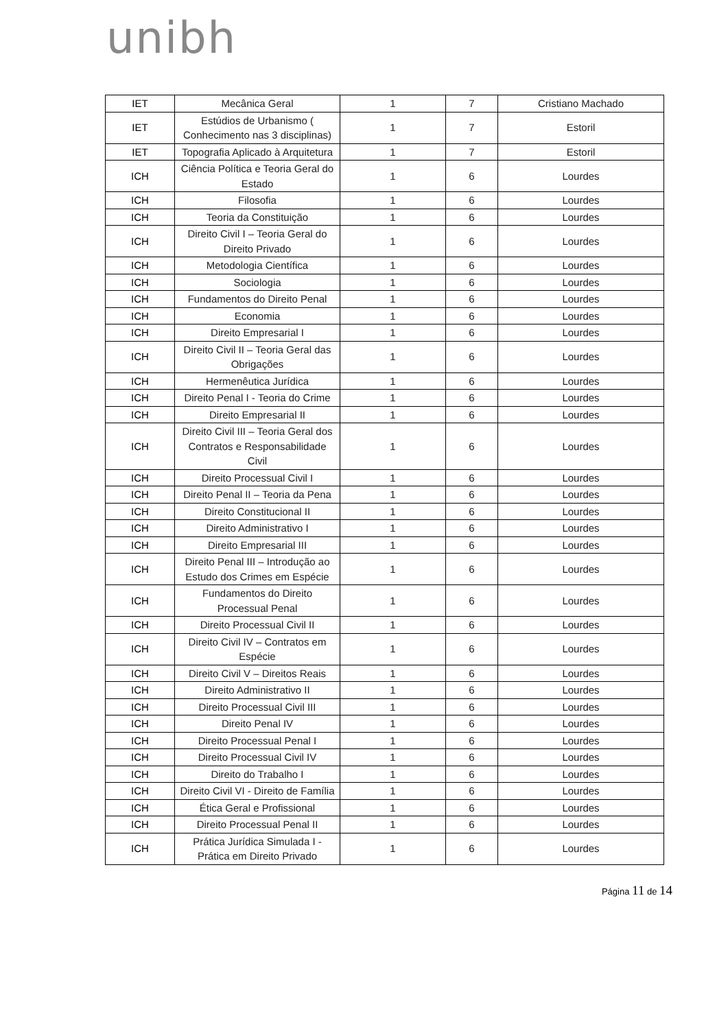unibh
| IET | Mecânica Geral | 1 | 7 | Cristiano Machado |
| IET | Estúdios de Urbanismo ( Conhecimento nas 3 disciplinas) | 1 | 7 | Estoril |
| IET | Topografia Aplicado à Arquitetura | 1 | 7 | Estoril |
| ICH | Ciência Política e Teoria Geral do Estado | 1 | 6 | Lourdes |
| ICH | Filosofia | 1 | 6 | Lourdes |
| ICH | Teoria da Constituição | 1 | 6 | Lourdes |
| ICH | Direito Civil I – Teoria Geral do Direito Privado | 1 | 6 | Lourdes |
| ICH | Metodologia Científica | 1 | 6 | Lourdes |
| ICH | Sociologia | 1 | 6 | Lourdes |
| ICH | Fundamentos do Direito Penal | 1 | 6 | Lourdes |
| ICH | Economia | 1 | 6 | Lourdes |
| ICH | Direito Empresarial I | 1 | 6 | Lourdes |
| ICH | Direito Civil II – Teoria Geral das Obrigações | 1 | 6 | Lourdes |
| ICH | Hermenêutica Jurídica | 1 | 6 | Lourdes |
| ICH | Direito Penal I - Teoria do Crime | 1 | 6 | Lourdes |
| ICH | Direito Empresarial II | 1 | 6 | Lourdes |
| ICH | Direito Civil III – Teoria Geral dos Contratos e Responsabilidade Civil | 1 | 6 | Lourdes |
| ICH | Direito Processual Civil I | 1 | 6 | Lourdes |
| ICH | Direito Penal II – Teoria da Pena | 1 | 6 | Lourdes |
| ICH | Direito Constitucional II | 1 | 6 | Lourdes |
| ICH | Direito Administrativo I | 1 | 6 | Lourdes |
| ICH | Direito Empresarial III | 1 | 6 | Lourdes |
| ICH | Direito Penal III – Introdução ao Estudo dos Crimes em Espécie | 1 | 6 | Lourdes |
| ICH | Fundamentos do Direito Processual Penal | 1 | 6 | Lourdes |
| ICH | Direito Processual Civil II | 1 | 6 | Lourdes |
| ICH | Direito Civil IV – Contratos em Espécie | 1 | 6 | Lourdes |
| ICH | Direito Civil V – Direitos Reais | 1 | 6 | Lourdes |
| ICH | Direito Administrativo II | 1 | 6 | Lourdes |
| ICH | Direito Processual Civil III | 1 | 6 | Lourdes |
| ICH | Direito Penal IV | 1 | 6 | Lourdes |
| ICH | Direito Processual Penal I | 1 | 6 | Lourdes |
| ICH | Direito Processual Civil IV | 1 | 6 | Lourdes |
| ICH | Direito do Trabalho I | 1 | 6 | Lourdes |
| ICH | Direito Civil VI - Direito de Família | 1 | 6 | Lourdes |
| ICH | Ética Geral e Profissional | 1 | 6 | Lourdes |
| ICH | Direito Processual Penal II | 1 | 6 | Lourdes |
| ICH | Prática Jurídica Simulada I - Prática em Direito Privado | 1 | 6 | Lourdes |
Página 11 de 14